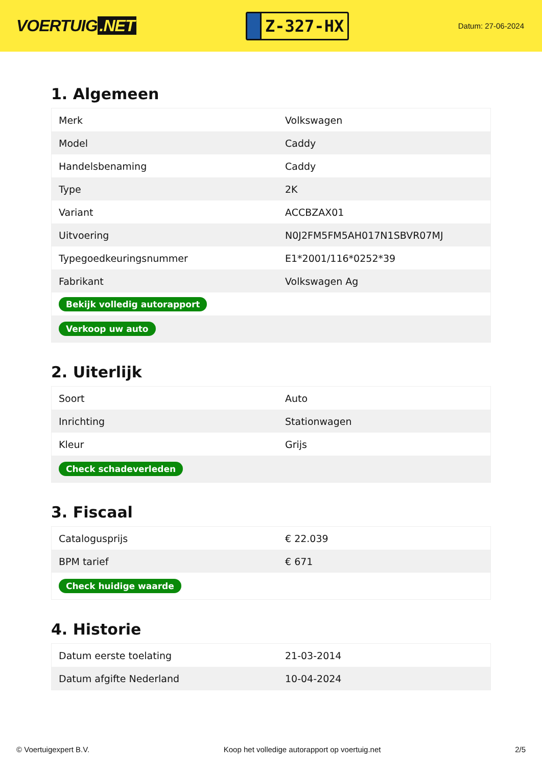VOERTUIG.NET
Z-327-HX
Datum: 27-06-2024
1. Algemeen
| Merk | Volkswagen |
| Model | Caddy |
| Handelsbenaming | Caddy |
| Type | 2K |
| Variant | ACCBZAX01 |
| Uitvoering | N0J2FM5FM5AH017N1SBVR07MJ |
| Typegoedkeuringsnummer | E1*2001/116*0252*39 |
| Fabrikant | Volkswagen Ag |
| Bekijk volledig autorapport | |
| Verkoop uw auto | |
2. Uiterlijk
| Soort | Auto |
| Inrichting | Stationwagen |
| Kleur | Grijs |
| Check schadeverleden | |
3. Fiscaal
| Catalogusprijs | € 22.039 |
| BPM tarief | € 671 |
| Check huidige waarde | |
4. Historie
| Datum eerste toelating | 21-03-2014 |
| Datum afgifte Nederland | 10-04-2024 |
© Voertuigexpert B.V. Koop het volledige autorapport op voertuig.net 2/5